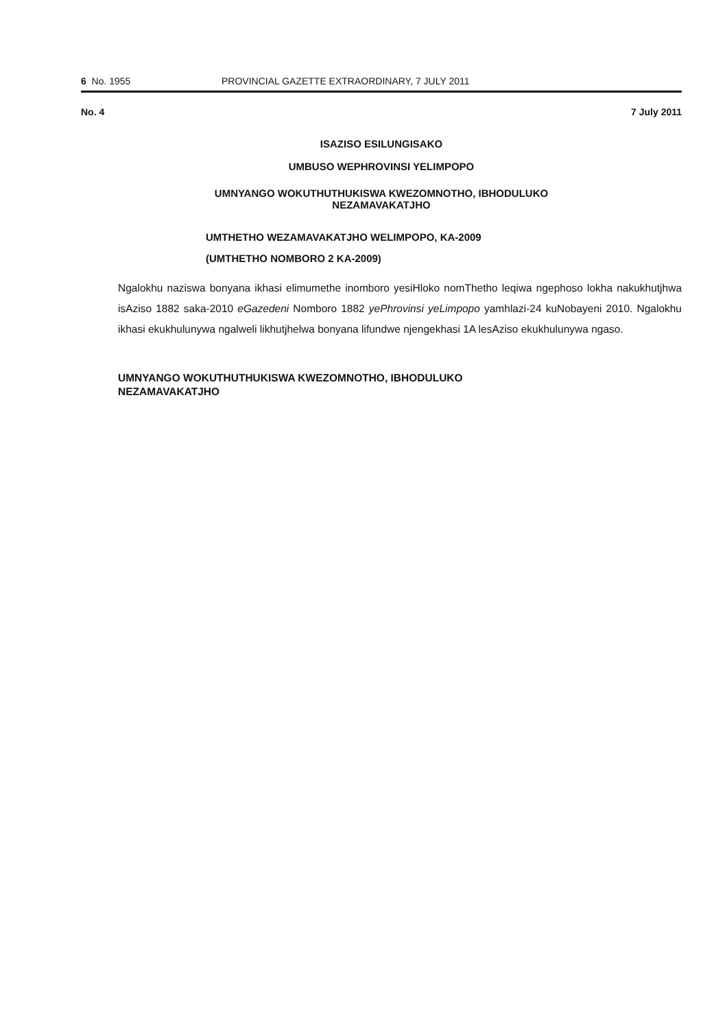6 No. 1955 PROVINCIAL GAZETTE EXTRAORDINARY, 7 JULY 2011
No. 4 7 July 2011
ISAZISO ESILUNGISAKO
UMBUSO WEPHROVINSI YELIMPOPO
UMNYANGO WOKUTHUTHUKISWA KWEZOMNOTHO, IBHODULUKO
NEZAMAVAKATJHO
UMTHETHO WEZAMAVAKATJHO WELIMPOPO, KA-2009
(UMTHETHO NOMBORO 2 KA-2009)
Ngalokhu naziswa bonyana ikhasi elimumethe inomboro yesiHloko nomThetho leqiwa ngephoso lokha nakukhutjhwa isAziso 1882 saka-2010 eGazedeni Nomboro 1882 yePhrovinsi yeLimpopo yamhlazi-24 kuNobayeni 2010. Ngalokhu ikhasi ekukhulunywa ngalweli likhutjhelwa bonyana lifundwe njengekhasi 1A lesAziso ekukhulunywa ngaso.
UMNYANGO WOKUTHUTHUKISWA KWEZOMNOTHO, IBHODULUKO
NEZAMAVAKATJHO